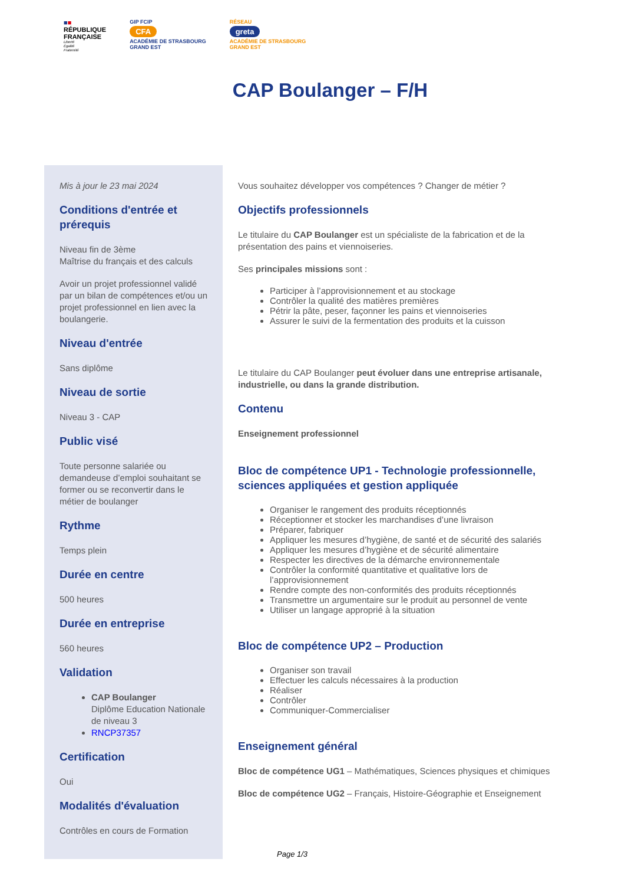■■
RÉPUBLIQUE
FRANÇAISE
Liberté
Égalité
Fraternité
GIP FCIP
CFA
ACADÉMIE DE STRASBOURG
GRAND EST
RÉSEAU
greta
ACADÉMIE DE STRASBOURG
GRAND EST
CAP Boulanger – F/H
Mis à jour le 23 mai 2024
Conditions d'entrée et prérequis
Niveau fin de 3ème
Maîtrise du français et des calculs
Avoir un projet professionnel validé par un bilan de compétences et/ou un projet professionnel en lien avec la boulangerie.
Niveau d'entrée
Sans diplôme
Niveau de sortie
Niveau 3 - CAP
Public visé
Toute personne salariée ou demandeuse d’emploi souhaitant se former ou se reconvertir dans le métier de boulanger
Rythme
Temps plein
Durée en centre
500 heures
Durée en entreprise
560 heures
Validation
CAP Boulanger
Diplôme Education Nationale de niveau 3
RNCP37357
Certification
Oui
Modalités d'évaluation
Contrôles en cours de Formation
Vous souhaitez développer vos compétences ? Changer de métier ?
Objectifs professionnels
Le titulaire du CAP Boulanger est un spécialiste de la fabrication et de la présentation des pains et viennoiseries.
Ses principales missions sont :
Participer à l’approvisionnement et au stockage
Contrôler la qualité des matières premières
Pétrir la pâte, peser, façonner les pains et viennoiseries
Assurer le suivi de la fermentation des produits et la cuisson
Le titulaire du CAP Boulanger peut évoluer dans une entreprise artisanale, industrielle, ou dans la grande distribution.
Contenu
Enseignement professionnel
Bloc de compétence UP1 - Technologie professionnelle, sciences appliquées et gestion appliquée
Organiser le rangement des produits réceptionnés
Réceptionner et stocker les marchandises d’une livraison
Préparer, fabriquer
Appliquer les mesures d’hygiène, de santé et de sécurité des salariés
Appliquer les mesures d’hygiène et de sécurité alimentaire
Respecter les directives de la démarche environnementale
Contrôler la conformité quantitative et qualitative lors de l’approvisionnement
Rendre compte des non-conformités des produits réceptionnés
Transmettre un argumentaire sur le produit au personnel de vente
Utiliser un langage approprié à la situation
Bloc de compétence UP2 – Production
Organiser son travail
Effectuer les calculs nécessaires à la production
Réaliser
Contrôler
Communiquer-Commercialiser
Enseignement général
Bloc de compétence UG1 – Mathématiques, Sciences physiques et chimiques
Bloc de compétence UG2 – Français, Histoire-Géographie et Enseignement
Page 1/3